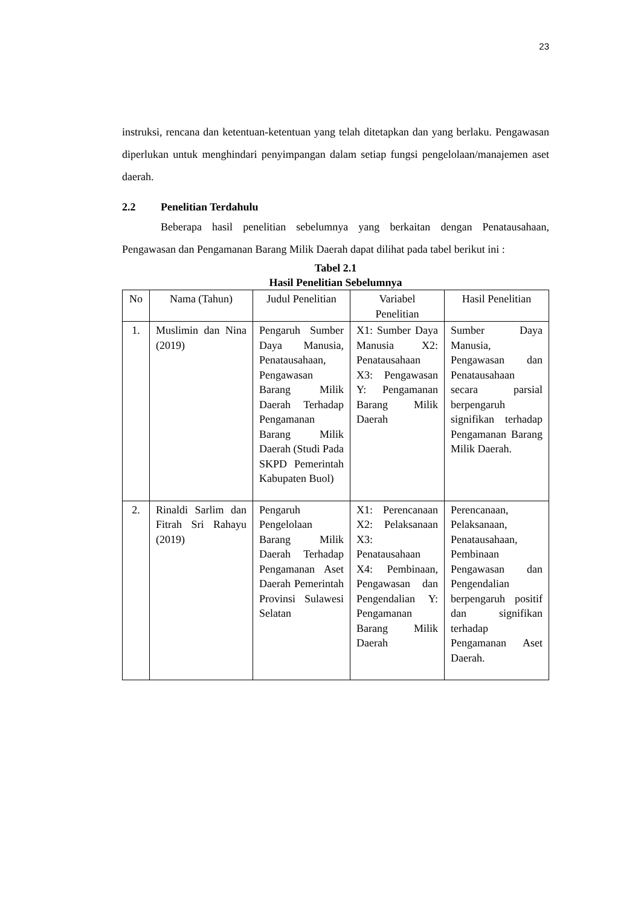23
instruksi, rencana dan ketentuan-ketentuan yang telah ditetapkan dan yang berlaku. Pengawasan diperlukan untuk menghindari penyimpangan dalam setiap fungsi pengelolaan/manajemen aset daerah.
2.2 Penelitian Terdahulu
Beberapa hasil penelitian sebelumnya yang berkaitan dengan Penatausahaan, Pengawasan dan Pengamanan Barang Milik Daerah dapat dilihat pada tabel berikut ini :
Tabel 2.1
Hasil Penelitian Sebelumnya
| No | Nama (Tahun) | Judul Penelitian | Variabel Penelitian | Hasil Penelitian |
| --- | --- | --- | --- | --- |
| 1. | Muslimin dan Nina (2019) | Pengaruh Sumber Daya Manusia, Penatausahaan, Pengawasan Barang Milik Daerah Terhadap Pengamanan Barang Milik Daerah (Studi Pada SKPD Pemerintah Kabupaten Buol) | X1: Sumber Daya Manusia X2: Penatausahaan X3: Pengawasan Y: Pengamanan Barang Milik Daerah | Sumber Daya Manusia, Pengawasan dan Penatausahaan secara parsial berpengaruh signifikan terhadap Pengamanan Barang Milik Daerah. |
| 2. | Rinaldi Sarlim dan Fitrah Sri Rahayu (2019) | Pengaruh Pengelolaan Barang Milik Daerah Terhadap Pengamanan Aset Daerah Pemerintah Provinsi Sulawesi Selatan | X1: Perencanaan X2: Pelaksanaan X3: Penatausahaan X4: Pembinaan, Pengawasan dan Pengendalian Y: Pengamanan Barang Milik Daerah | Perencanaan, Pelaksanaan, Penatausahaan, Pembinaan Pengawasan dan Pengendalian berpengaruh positif dan signifikan terhadap Pengamanan Aset Daerah. |